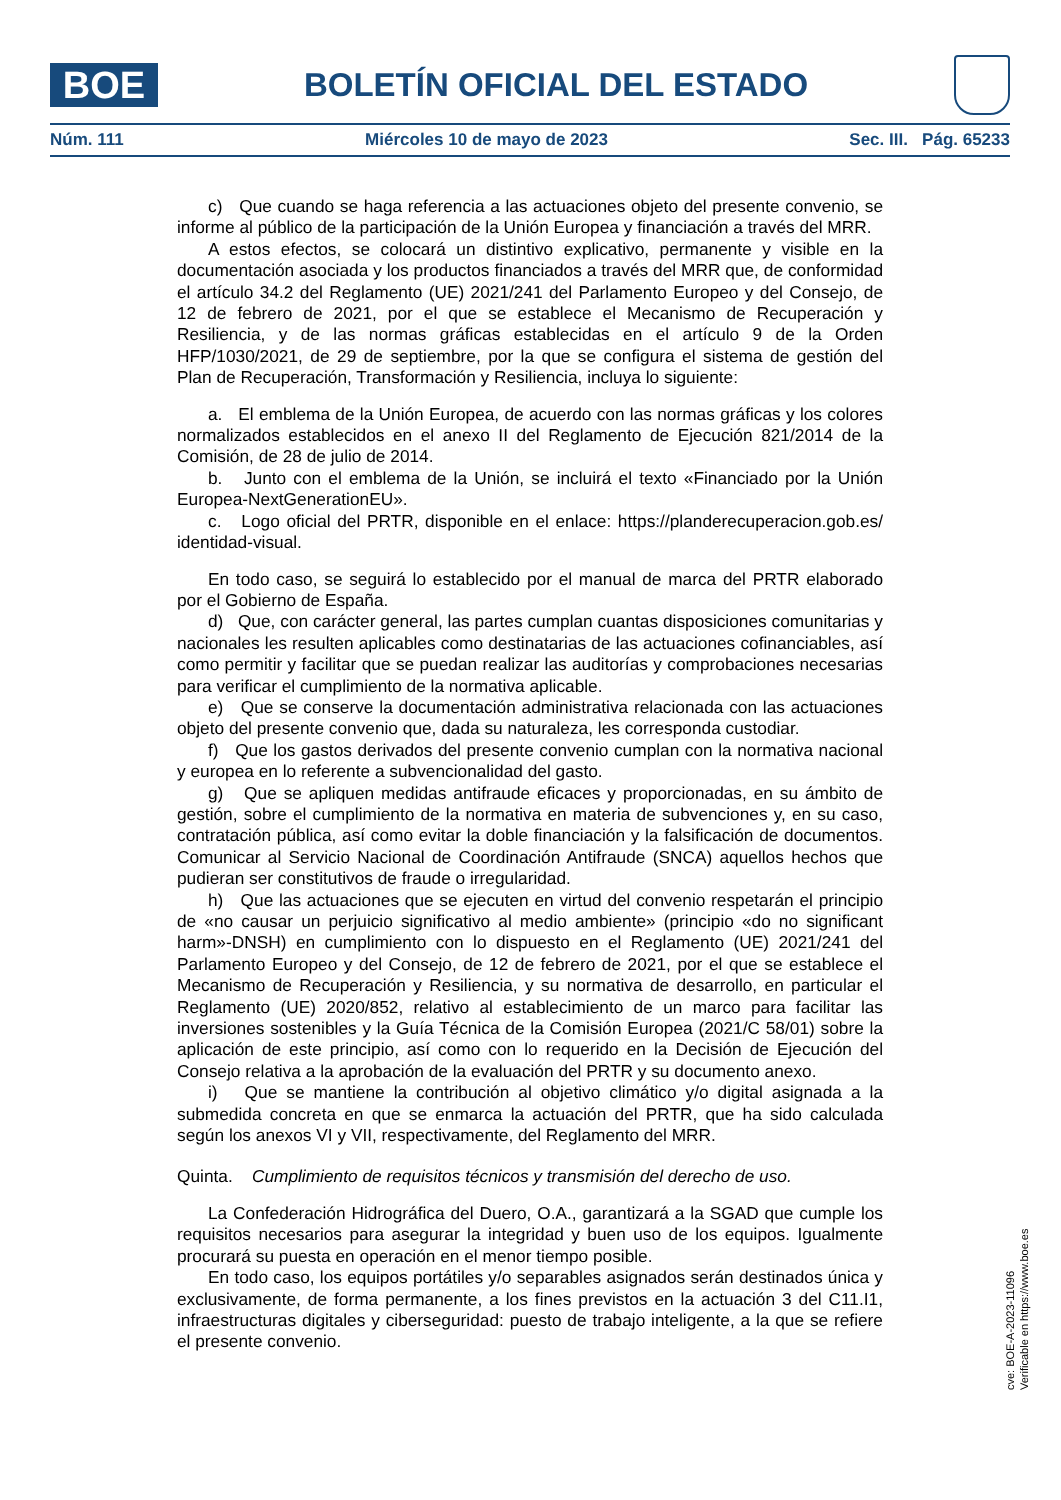BOE
BOLETÍN OFICIAL DEL ESTADO
Núm. 111 Miércoles 10 de mayo de 2023 Sec. III. Pág. 65233
c) Que cuando se haga referencia a las actuaciones objeto del presente convenio, se informe al público de la participación de la Unión Europea y financiación a través del MRR.
A estos efectos, se colocará un distintivo explicativo, permanente y visible en la documentación asociada y los productos financiados a través del MRR que, de conformidad el artículo 34.2 del Reglamento (UE) 2021/241 del Parlamento Europeo y del Consejo, de 12 de febrero de 2021, por el que se establece el Mecanismo de Recuperación y Resiliencia, y de las normas gráficas establecidas en el artículo 9 de la Orden HFP/1030/2021, de 29 de septiembre, por la que se configura el sistema de gestión del Plan de Recuperación, Transformación y Resiliencia, incluya lo siguiente:
a. El emblema de la Unión Europea, de acuerdo con las normas gráficas y los colores normalizados establecidos en el anexo II del Reglamento de Ejecución 821/2014 de la Comisión, de 28 de julio de 2014.
b. Junto con el emblema de la Unión, se incluirá el texto «Financiado por la Unión Europea-NextGenerationEU».
c. Logo oficial del PRTR, disponible en el enlace: https://planderecuperacion.gob.es/ identidad-visual.
En todo caso, se seguirá lo establecido por el manual de marca del PRTR elaborado por el Gobierno de España.
d) Que, con carácter general, las partes cumplan cuantas disposiciones comunitarias y nacionales les resulten aplicables como destinatarias de las actuaciones cofinanciables, así como permitir y facilitar que se puedan realizar las auditorías y comprobaciones necesarias para verificar el cumplimiento de la normativa aplicable.
e) Que se conserve la documentación administrativa relacionada con las actuaciones objeto del presente convenio que, dada su naturaleza, les corresponda custodiar.
f) Que los gastos derivados del presente convenio cumplan con la normativa nacional y europea en lo referente a subvencionalidad del gasto.
g) Que se apliquen medidas antifraude eficaces y proporcionadas, en su ámbito de gestión, sobre el cumplimiento de la normativa en materia de subvenciones y, en su caso, contratación pública, así como evitar la doble financiación y la falsificación de documentos. Comunicar al Servicio Nacional de Coordinación Antifraude (SNCA) aquellos hechos que pudieran ser constitutivos de fraude o irregularidad.
h) Que las actuaciones que se ejecuten en virtud del convenio respetarán el principio de «no causar un perjuicio significativo al medio ambiente» (principio «do no significant harm»-DNSH) en cumplimiento con lo dispuesto en el Reglamento (UE) 2021/241 del Parlamento Europeo y del Consejo, de 12 de febrero de 2021, por el que se establece el Mecanismo de Recuperación y Resiliencia, y su normativa de desarrollo, en particular el Reglamento (UE) 2020/852, relativo al establecimiento de un marco para facilitar las inversiones sostenibles y la Guía Técnica de la Comisión Europea (2021/C 58/01) sobre la aplicación de este principio, así como con lo requerido en la Decisión de Ejecución del Consejo relativa a la aprobación de la evaluación del PRTR y su documento anexo.
i) Que se mantiene la contribución al objetivo climático y/o digital asignada a la submedida concreta en que se enmarca la actuación del PRTR, que ha sido calculada según los anexos VI y VII, respectivamente, del Reglamento del MRR.
Quinta. Cumplimiento de requisitos técnicos y transmisión del derecho de uso.
La Confederación Hidrográfica del Duero, O.A., garantizará a la SGAD que cumple los requisitos necesarios para asegurar la integridad y buen uso de los equipos. Igualmente procurará su puesta en operación en el menor tiempo posible.
En todo caso, los equipos portátiles y/o separables asignados serán destinados única y exclusivamente, de forma permanente, a los fines previstos en la actuación 3 del C11.I1, infraestructuras digitales y ciberseguridad: puesto de trabajo inteligente, a la que se refiere el presente convenio.
cve: BOE-A-2023-11096
Verificable en https://www.boe.es